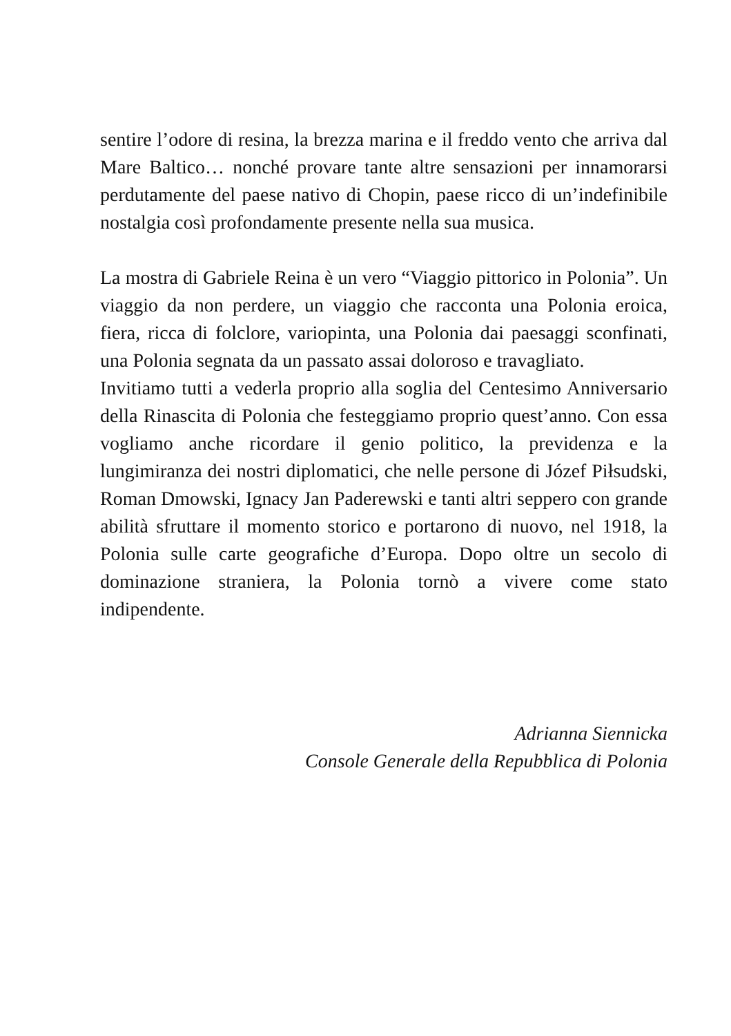sentire l’odore di resina, la brezza marina e il freddo vento che arriva dal Mare Baltico… nonché provare tante altre sensazioni per innamorarsi perdutamente del paese nativo di Chopin, paese ricco di un’indefinibile nostalgia così profondamente presente nella sua musica.
La mostra di Gabriele Reina è un vero “Viaggio pittorico in Polonia”. Un viaggio da non perdere, un viaggio che racconta una Polonia eroica, fiera, ricca di folclore, variopinta, una Polonia dai paesaggi sconfinati, una Polonia segnata da un passato assai doloroso e travagliato.
Invitiamo tutti a vederla proprio alla soglia del Centesimo Anniversario della Rinascita di Polonia che festeggiamo proprio quest’anno. Con essa vogliamo anche ricordare il genio politico, la previdenza e la lungimiranza dei nostri diplomatici, che nelle persone di Józef Piłsudski, Roman Dmowski, Ignacy Jan Paderewski e tanti altri seppero con grande abilità sfruttare il momento storico e portarono di nuovo, nel 1918, la Polonia sulle carte geografiche d’Europa. Dopo oltre un secolo di dominazione straniera, la Polonia tornò a vivere come stato indipendente.
Adrianna Siennicka
Console Generale della Repubblica di Polonia